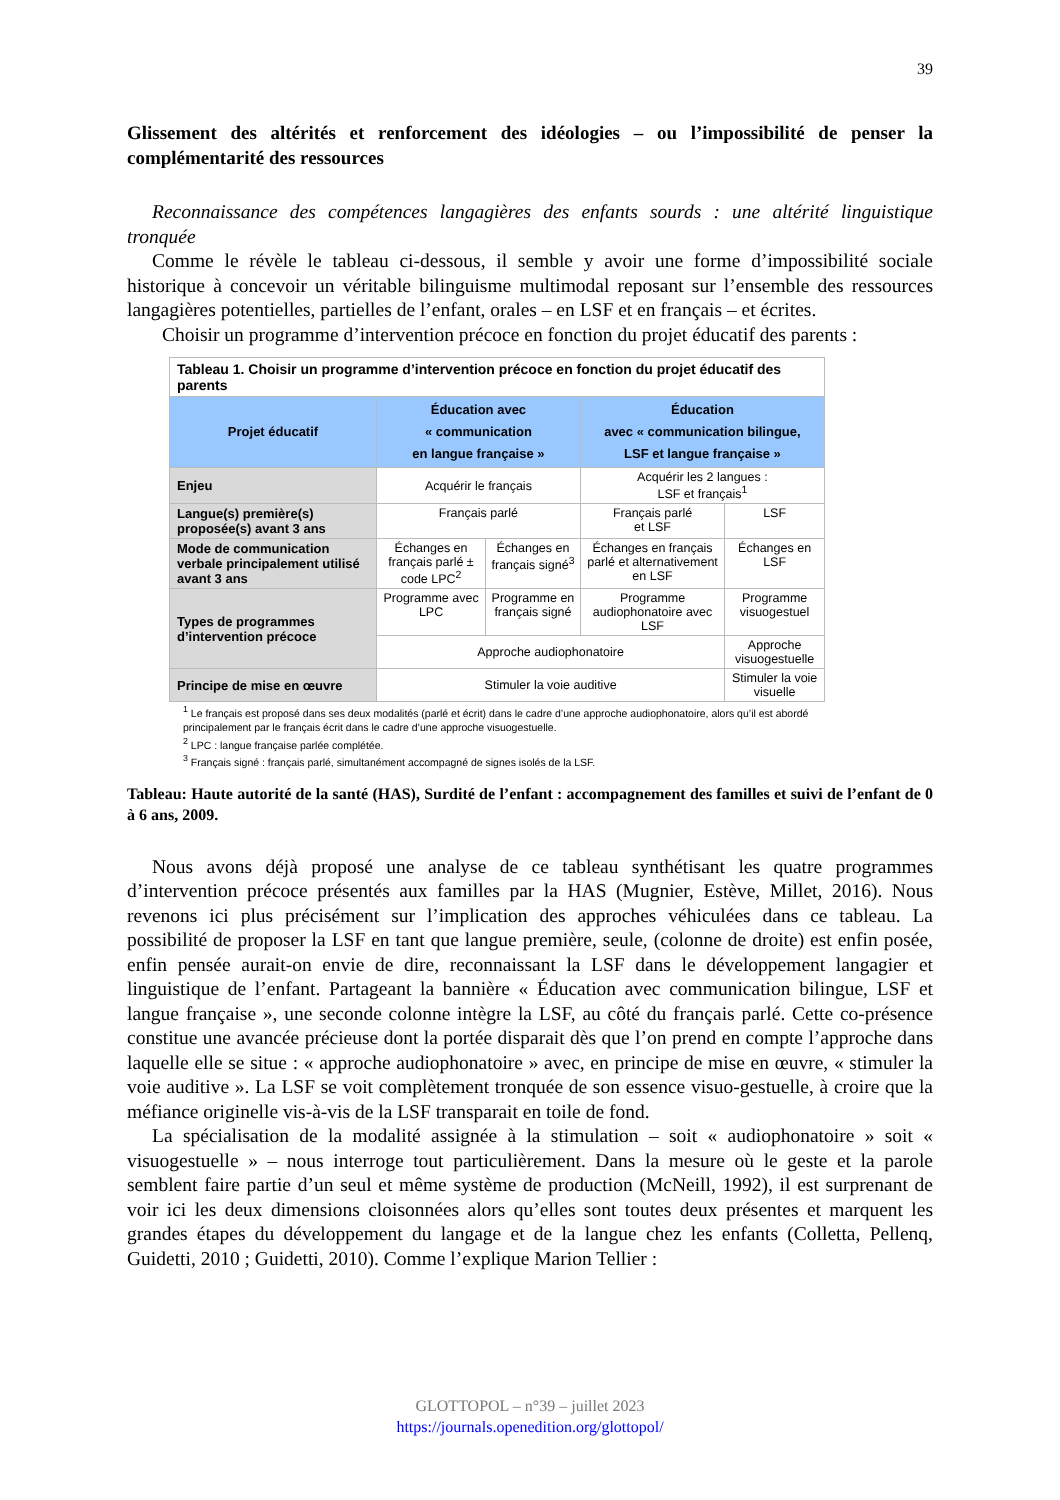39
Glissement des altérités et renforcement des idéologies – ou l’impossibilité de penser la complémentarité des ressources
Reconnaissance des compétences langagières des enfants sourds : une altérité linguistique tronquée
Comme le révèle le tableau ci-dessous, il semble y avoir une forme d’impossibilité sociale historique à concevoir un véritable bilinguisme multimodal reposant sur l’ensemble des ressources langagières potentielles, partielles de l’enfant, orales – en LSF et en français – et écrites.
Choisir un programme d’intervention précoce en fonction du projet éducatif des parents :
| Tableau 1. Choisir un programme d’intervention précoce en fonction du projet éducatif des parents | | | | |
| Projet éducatif | Éducation avec « communication en langue française » | | Éducation avec « communication bilingue, LSF et langue française » | |
| Enjeu | Acquérir le français | | Acquérir les 2 langues : LSF et français<sup>1</sup> | |
| Langue(s) première(s) proposée(s) avant 3 ans | Français parlé | | Français parlé et LSF | LSF |
| Mode de communication verbale principalement utilisé avant 3 ans | Échanges en français parlé ± code LPC<sup>2</sup> | Échanges en français signé<sup>3</sup> | Échanges en français parlé et alternativement en LSF | Échanges en LSF |
| Types de programmes d’intervention précoce | Programme avec LPC | Programme en français signé | Programme audiophonatoire avec LSF | Programme visuogestuel |
| | Approche audiophonatoire | | | Approche visuogestuelle |
| Principe de mise en œuvre | Stimuler la voie auditive | | | Stimuler la voie visuelle |
<sup>1</sup> Le français est proposé dans ses deux modalités (parlé et écrit) dans le cadre d’une approche audiophonatoire, alors qu’il est abordé principalement par le français écrit dans le cadre d’une approche visuogestuelle.
<sup>2</sup> LPC : langue française parlée complétée.
<sup>3</sup> Français signé : français parlé, simultanément accompagné de signes isolés de la LSF.
Tableau: Haute autorité de la santé (HAS), Surdité de l’enfant : accompagnement des familles et suivi de l’enfant de 0 à 6 ans, 2009.
Nous avons déjà proposé une analyse de ce tableau synthétisant les quatre programmes d’intervention précoce présentés aux familles par la HAS (Mugnier, Estève, Millet, 2016). Nous revenons ici plus précisément sur l’implication des approches véhiculées dans ce tableau. La possibilité de proposer la LSF en tant que langue première, seule, (colonne de droite) est enfin posée, enfin pensée aurait-on envie de dire, reconnaissant la LSF dans le développement langagier et linguistique de l’enfant. Partageant la bannière « Éducation avec communication bilingue, LSF et langue française », une seconde colonne intègre la LSF, au côté du français parlé. Cette co-présence constitue une avancée précieuse dont la portée disparait dès que l’on prend en compte l’approche dans laquelle elle se situe : « approche audiophonatoire » avec, en principe de mise en œuvre, « stimuler la voie auditive ». La LSF se voit complètement tronquée de son essence visuo-gestuelle, à croire que la méfiance originelle vis-à-vis de la LSF transparait en toile de fond.
La spécialisation de la modalité assignée à la stimulation – soit « audiophonatoire » soit « visuogestuelle » – nous interroge tout particulièrement. Dans la mesure où le geste et la parole semblent faire partie d’un seul et même système de production (McNeill, 1992), il est surprenant de voir ici les deux dimensions cloisonnées alors qu’elles sont toutes deux présentes et marquent les grandes étapes du développement du langage et de la langue chez les enfants (Colletta, Pellenq, Guidetti, 2010 ; Guidetti, 2010). Comme l’explique Marion Tellier :
GLOTTOPOL – n°39 – juillet 2023
https://journals.openedition.org/glottopol/